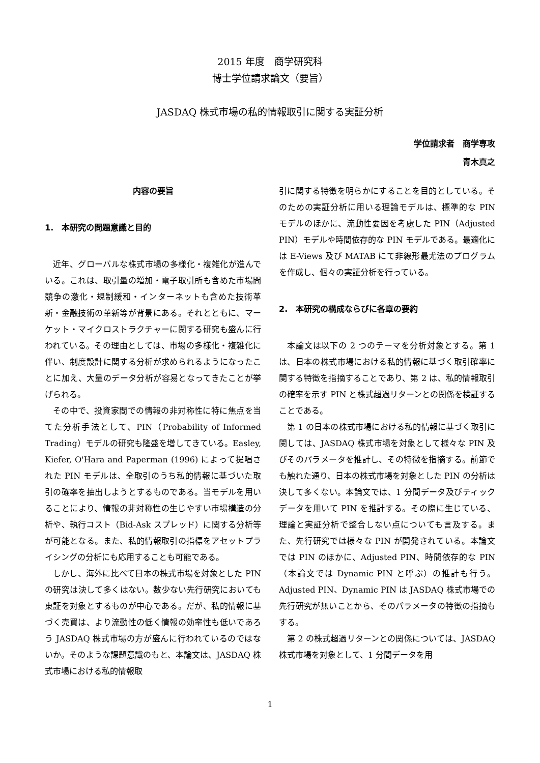2015 年度　商学研究科
博士学位請求論文（要旨）
JASDAQ 株式市場の私的情報取引に関する実証分析
学位請求者　商学専攻
青木真之
内容の要旨
1.　本研究の問題意識と目的
近年、グローバルな株式市場の多様化・複雑化が進んでいる。これは、取引量の増加・電子取引所も含めた市場間競争の激化・規制緩和・インターネットも含めた技術革新・金融技術の革新等が背景にある。それとともに、マーケット・マイクロストラクチャーに関する研究も盛んに行われている。その理由としては、市場の多様化・複雑化に伴い、制度設計に関する分析が求められるようになったことに加え、大量のデータ分析が容易となってきたことが挙げられる。
その中で、投資家間での情報の非対称性に特に焦点を当てた分析手法として、PIN（Probability of Informed Trading）モデルの研究も隆盛を増してきている。Easley, Kiefer, O'Hara and Paperman (1996) によって提唱された PIN モデルは、全取引のうち私的情報に基づいた取引の確率を抽出しようとするものである。当モデルを用いることにより、情報の非対称性の生じやすい市場構造の分析や、執行コスト（Bid-Ask スプレッド）に関する分析等が可能となる。また、私的情報取引の指標をアセットプライシングの分析にも応用することも可能である。
しかし、海外に比べて日本の株式市場を対象とした PIN の研究は決して多くはない。数少ない先行研究においても東証を対象とするものが中心である。だが、私的情報に基づく売買は、より流動性の低く情報の効率性も低いであろう JASDAQ 株式市場の方が盛んに行われているのではないか。そのような課題意識のもと、本論文は、JASDAQ 株式市場における私的情報取
引に関する特徴を明らかにすることを目的としている。そのための実証分析に用いる理論モデルは、標準的な PIN モデルのほかに、流動性要因を考慮した PIN（Adjusted PIN）モデルや時間依存的な PIN モデルである。最適化には E-Views 及び MATAB にて非線形最尤法のプログラムを作成し、個々の実証分析を行っている。
2.　本研究の構成ならびに各章の要約
本論文は以下の 2 つのテーマを分析対象とする。第 1 は、日本の株式市場における私的情報に基づく取引確率に関する特徴を指摘することであり、第 2 は、私的情報取引の確率を示す PIN と株式超過リターンとの関係を検証することである。
第 1 の日本の株式市場における私的情報に基づく取引に関しては、JASDAQ 株式市場を対象として様々な PIN 及びそのパラメータを推計し、その特徴を指摘する。前節でも触れた通り、日本の株式市場を対象とした PIN の分析は決して多くない。本論文では、1 分間データ及びティックデータを用いて PIN を推計する。その際に生じている、理論と実証分析で整合しない点についても言及する。また、先行研究では様々な PIN が開発されている。本論文では PIN のほかに、Adjusted PIN、時間依存的な PIN（本論文では Dynamic PIN と呼ぶ）の推計も行う。Adjusted PIN、Dynamic PIN は JASDAQ 株式市場での先行研究が無いことから、そのパラメータの特徴の指摘もする。
第 2 の株式超過リターンとの関係については、JASDAQ 株式市場を対象として、1 分間データを用
1